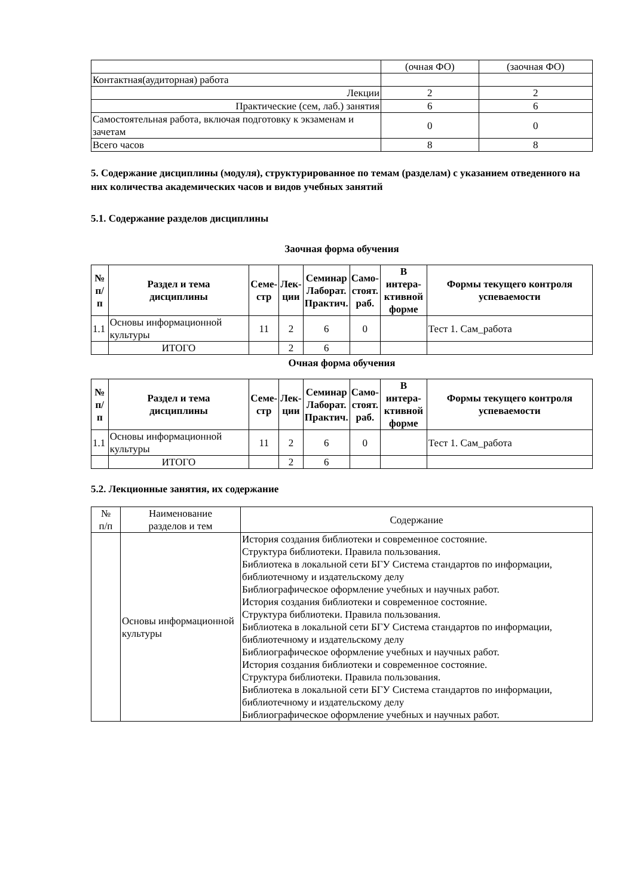| | (очная ФО) | (заочная ФО) |
| Контактная(аудиторная) работа | | |
| Лекции | 2 | 2 |
| Практические (сем, лаб.) занятия | 6 | 6 |
| Самостоятельная работа, включая подготовку к экзаменам и зачетам | 0 | 0 |
| Всего часов | 8 | 8 |
5. Содержание дисциплины (модуля), структурированное по темам (разделам) с указанием отведенного на них количества академических часов и видов учебных занятий
5.1. Содержание разделов дисциплины
Заочная форма обучения
| № п/п | Раздел и тема дисциплины | Семе- стр | Лек- ции | Семинар Лаборат. Практич. | Само- стоят. раб. | В интера- ктивной форме | Формы текущего контроля успеваемости |
| --- | --- | --- | --- | --- | --- | --- | --- |
| 1.1 | Основы информационной культуры | 11 | 2 | 6 | 0 | | Тест 1. Сам_работа |
| | ИТОГО | | 2 | 6 | | | |
Очная форма обучения
| № п/п | Раздел и тема дисциплины | Семе- стр | Лек- ции | Семинар Лаборат. Практич. | Само- стоят. раб. | В интера- ктивной форме | Формы текущего контроля успеваемости |
| --- | --- | --- | --- | --- | --- | --- | --- |
| 1.1 | Основы информационной культуры | 11 | 2 | 6 | 0 | | Тест 1. Сам_работа |
| | ИТОГО | | 2 | 6 | | | |
5.2. Лекционные занятия, их содержание
| № п/п | Наименование разделов и тем | Содержание |
| | Основы информационной культуры | История создания библиотеки и современное состояние. Структура библиотеки. Правила пользования. Библиотека в локальной сети БГУ Система стандартов по информации, библиотечному и издательскому делу Библиографическое оформление учебных и научных работ. История создания библиотеки и современное состояние. Структура библиотеки. Правила пользования. Библиотека в локальной сети БГУ Система стандартов по информации, библиотечному и издательскому делу Библиографическое оформление учебных и научных работ. История создания библиотеки и современное состояние. Структура библиотеки. Правила пользования. Библиотека в локальной сети БГУ Система стандартов по информации, библиотечному и издательскому делу Библиографическое оформление учебных и научных работ. |